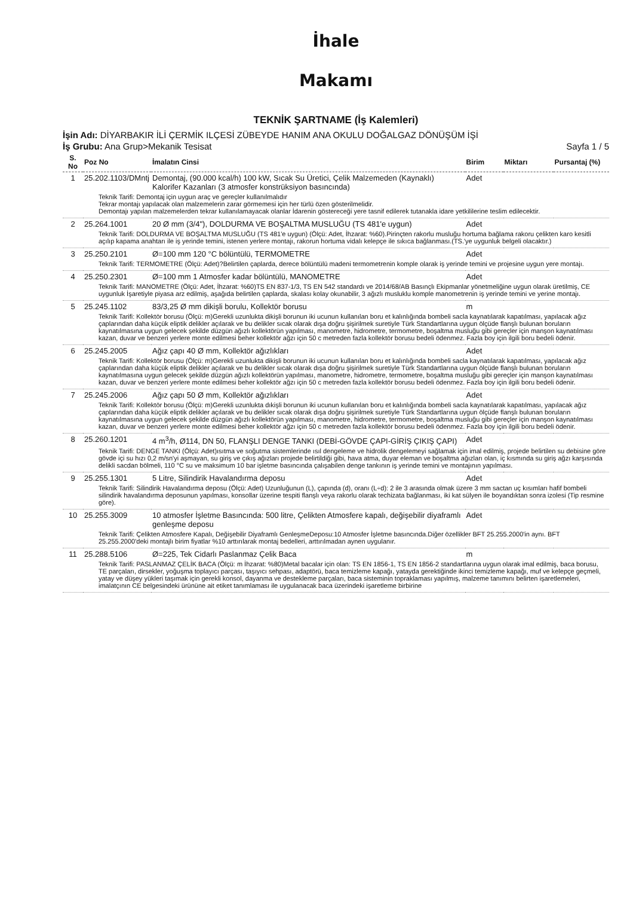İhale
Makamı
TEKNİK ŞARTNAME (İş Kalemleri)
İşin Adı: DİYARBAKIR İLİ ÇERMİK ILÇESİ ZÜBEYDE HANIM ANA OKULU DOĞALGAZ DÖNÜŞÜM İŞİ
İş Grubu: Ana Grup>Mekanik Tesisat Sayfa 1 / 5
| S. No | Poz No | İmalatın Cinsi | Birim | Miktarı | Pursantaj (%) |
| --- | --- | --- | --- | --- | --- |
| 1 | 25.202.1103/DMntj | Demontaj, (90.000 kcal/h) 100 kW, Sıcak Su Üretici, Çelik Malzemeden (Kaynaklı) Kalorifer Kazanları (3 atmosfer konstrüksiyon basıncında) | Adet | | |
| Teknik Tarifi: Demontaj için uygun araç ve gereçler kullanılmalıdır Tekrar montajı yapılacak olan malzemelerin zarar görmemesi için her türlü özen gösterilmelidir. Demontajı yapılan malzemelerden tekrar kullanılamayacak olanlar İdarenin göstereceği yere tasnif edilerek tutanakla idare yetkililerine teslim edilecektir. | | | | | |
| 2 | 25.264.1001 | 20 Ø mm (3/4"), DOLDURMA VE BOŞALTMA MUSLUĞU (TS 481'e uygun) | Adet | | |
| Teknik Tarifi: DOLDURMA VE BOŞALTMA MUSLUĞU (TS 481'e uygun) (Ölçü: Adet, İhzarat: %60).Pirinçten rakorlu musluğu hortuma bağlama rakoru çelikten karo kesitli açılıp kapama anahtarı ile iş yerinde temini, istenen yerlere montajı, rakorun hortuma vidalı kelepçe ile sıkıca bağlanması.(TS.'ye uygunluk belgeli olacaktır.) | | | | | |
| 3 | 25.250.2101 | Ø=100 mm 120 °C bölüntülü, TERMOMETRE | Adet | | |
| Teknik Tarifi: TERMOMETRE (Ölçü: Adet)?Belirtilen çaplarda, derece bölüntülü madeni termometrenin komple olarak iş yerinde temini ve projesine uygun yere montajı. | | | | | |
| 4 | 25.250.2301 | Ø=100 mm 1 Atmosfer kadar bölüntülü, MANOMETRE | Adet | | |
| Teknik Tarifi: MANOMETRE (Ölçü: Adet, İhzarat: %60)TS EN 837-1/3, TS EN 542 standardı ve 2014/68/AB Basınçlı Ekipmanlar yönetmeliğine uygun olarak üretilmiş, CE uygunluk İşaretiyle piyasa arz edilmiş, aşağıda belirtilen çaplarda, skalası kolay okunabilir, 3 ağızlı musluklu komple manometrenin iş yerinde temini ve yerine montajı. | | | | | |
| 5 | 25.245.1102 | 83/3,25 Ø mm dikişli borulu, Kollektör borusu | m | | |
| Teknik Tarifi: Kollektör borusu (Ölçü: m)Gerekli uzunlukta dikişli borunun iki ucunun kullanılan boru et kalınlığında bombeli sacla kaynatılarak kapatılması, yapılacak ağız çaplarından daha küçük eliptik delikler açılarak ve bu delikler sıcak olarak dışa doğru şişirilmek suretiyle Türk Standartlarına uygun ölçüde flanşlı bulunan boruların kaynatılmasına uygun gelecek şekilde düzgün ağızlı kollektörün yapılması, manometre, hidrometre, termometre, boşaltma musluğu gibi gereçler için manşon kaynatılması kazan, duvar ve benzeri yerlere monte edilmesi beher kollektör ağzı için 50 c metreden fazla kollektör borusu bedeli ödenmez. Fazla boy için ilgili boru bedeli ödenir. | | | | | |
| 6 | 25.245.2005 | Ağız çapı 40 Ø mm, Kollektör ağızlıkları | Adet | | |
| Teknik Tarifi: Kollektör borusu (Ölçü: m)Gerekli uzunlukta dikişli borunun iki ucunun kullanılan boru et kalınlığında bombeli sacla kaynatılarak kapatılması, yapılacak ağız çaplarından daha küçük eliptik delikler açılarak ve bu delikler sıcak olarak dışa doğru şişirilmek suretiyle Türk Standartlarına uygun ölçüde flanşlı bulunan boruların kaynatılmasına uygun gelecek şekilde düzgün ağızlı kollektörün yapılması, manometre, hidrometre, termometre, boşaltma musluğu gibi gereçler için manşon kaynatılması kazan, duvar ve benzeri yerlere monte edilmesi beher kollektör ağzı için 50 c metreden fazla kollektör borusu bedeli ödenmez. Fazla boy için ilgili boru bedeli ödenir. | | | | | |
| 7 | 25.245.2006 | Ağız çapı 50 Ø mm, Kollektör ağızlıkları | Adet | | |
| Teknik Tarifi: Kollektör borusu (Ölçü: m)Gerekli uzunlukta dıkişli borunun iki ucunun kullanılan boru et kalınlığında bombeli sacla kaynatılarak kapatılması, yapılacak ağız çaplarından daha küçük eliptik delikler açılarak ve bu delikler sıcak olarak dışa doğru şişirilmek suretiyle Türk Standartlarına uygun ölçüde flanşlı bulunan boruların kaynatılmasına uygun gelecek şekilde düzgün ağızlı kollektörün yapılması, manometre, hidrometre, termometre, boşaltma musluğu gibi gereçler için manşon kaynatılması kazan, duvar ve benzeri yerlere monte edilmesi beher kollektör ağzı için 50 c metreden fazla kollektör borusu bedeli ödenmez. Fazla boy için ilgili boru bedeli ödenir. | | | | | |
| 8 | 25.260.1201 | 4 m<sup>3</sup>/h, Ø114, DN 50, FLANŞLI DENGE TANKI (DEBİ-GÖVDE ÇAPI-GİRİŞ ÇIKIŞ ÇAPI) | Adet | | |
| Teknik Tarifi: DENGE TANKI (Ölçü: Adet)ısıtma ve soğutma sistemlerinde ısıl dengeleme ve hidrolik dengelemeyi sağlamak için imal edilmiş, projede belirtilen su debisine göre gövde içi su hızı 0,2 m/sn'yi aşmayan, su giriş ve çıkış ağızları projede belirtildiği gibi, hava atma, duyar eleman ve boşaltma ağızları olan, iç kısmında su giriş ağzı karşısında delikli sacdan bölmeli, 110 °C su ve maksimum 10 bar işletme basıncında çalışabilen denge tankının iş yerinde temini ve montajının yapılması. | | | | | |
| 9 | 25.255.1301 | 5 Litre, Silindirik Havalandırma deposu | Adet | | |
| Teknik Tarifi: Silindirik Havalandırma deposu (Ölçü: Adet) Uzunluğunun (L), çapında (d), oranı (L÷d): 2 ile 3 arasında olmak üzere 3 mm sactan uç kısımları hafif bombeli silindirik havalandırma deposunun yapılması, konsollar üzerine tespiti flanşlı veya rakorlu olarak techizata bağlanması, iki kat sülyen ile boyandıktan sonra izolesi (Tip resmine göre). | | | | | |
| 10 | 25.255.3009 | 10 atmosfer İşletme Basıncında: 500 litre, Çelikten Atmosfere kapalı, değişebilir diyaframlı genleşme deposu | Adet | | |
| Teknik Tarifi: Çelikten Atmosfere Kapalı, Değişebilir Diyaframlı GenleşmeDeposu:10 Atmosfer İşletme basıncında.Diğer özellikler BFT 25.255.2000'in aynı. BFT 25.255.2000'deki montajlı birim fiyatlar %10 arttırılarak montaj bedelleri, arttırılmadan aynen uygulanır. | | | | | |
| 11 | 25.288.5106 | Ø=225, Tek Cidarlı Paslanmaz Çelik Baca | m | | |
| Teknik Tarifi: PASLANMAZ ÇELİK BACA (Ölçü: m İhzarat: %80)Metal bacalar için olan: TS EN 1856-1, TS EN 1856-2 standartlarına uygun olarak imal edilmiş, baca borusu, TE parçaları, dirsekler, yoğuşma toplayıcı parçası, taşıyıcı sehpası, adaptörü, baca temizleme kapağı, yatayda gerektiğinde ikinci temizleme kapağı, muf ve kelepçe geçmeli, yatay ve düşey yükleri taşımak için gerekli konsol, dayanma ve destekleme parçaları, baca sisteminin topraklaması yapılmış, malzeme tanımını belirten işaretlemeleri, imalatçının CE belgesindeki ürününe ait etiket tanımlaması ile uygulanacak baca üzerindeki işaretleme birbirine | | | | | |